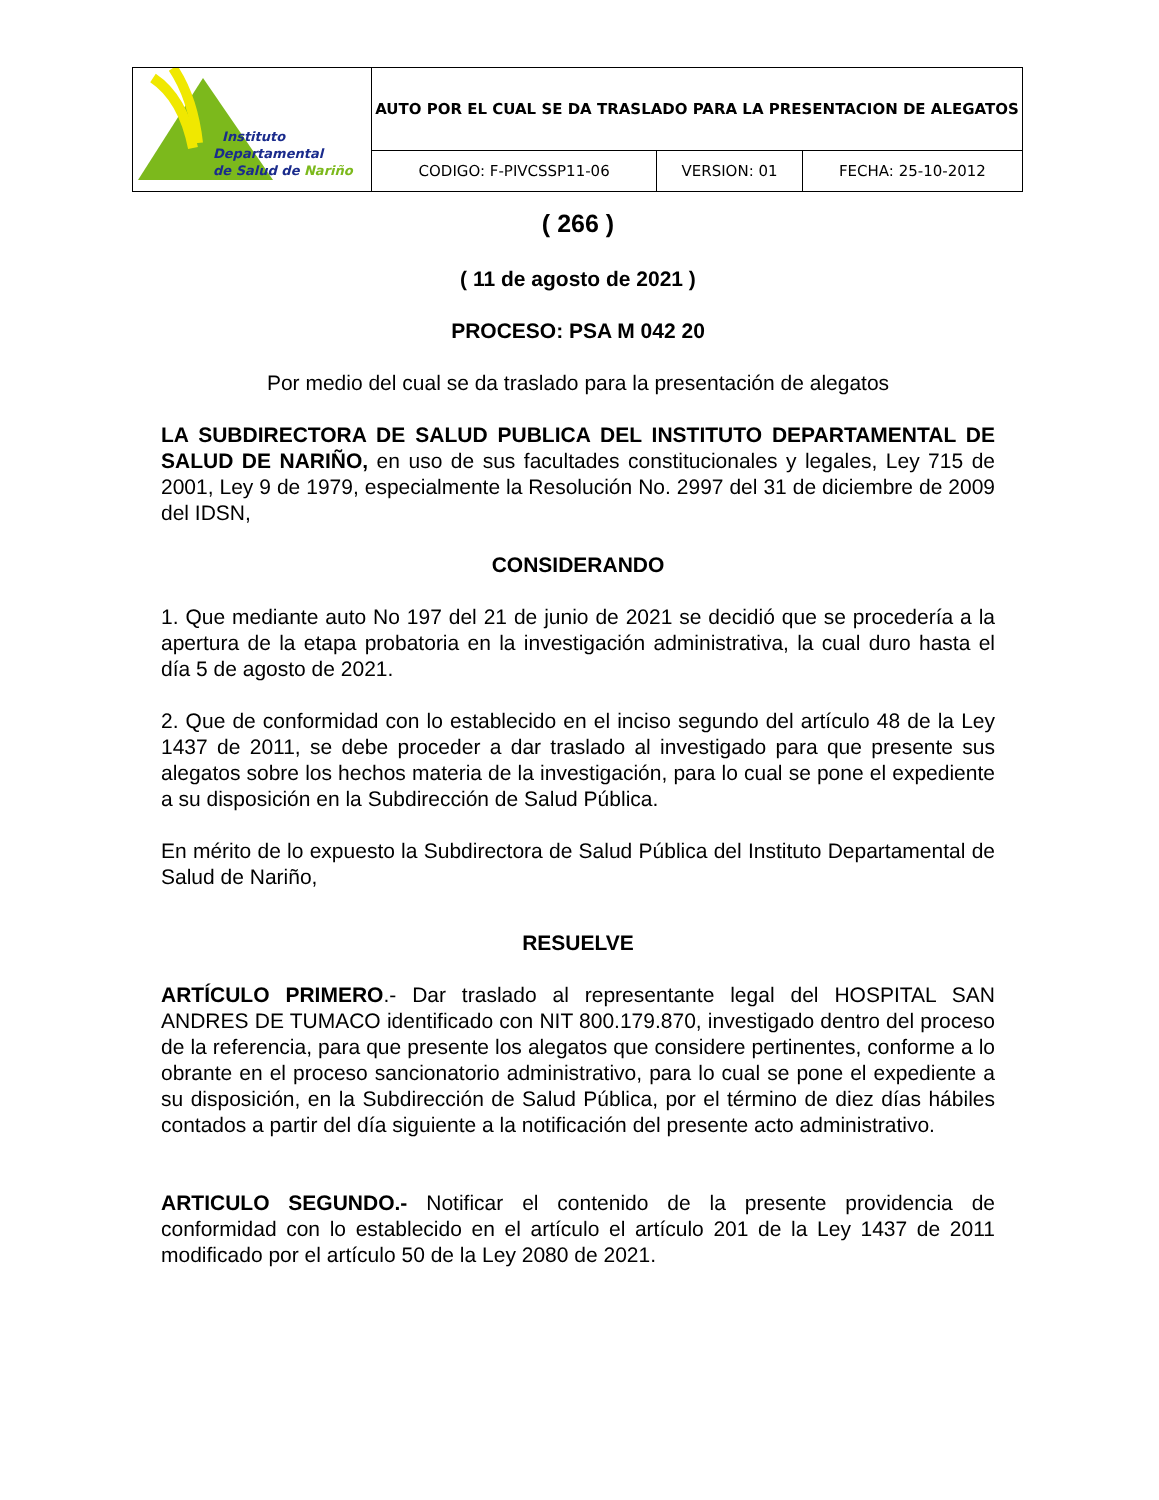| Instituto Departamental de Salud de Nariño | AUTO POR EL CUAL SE DA TRASLADO PARA LA PRESENTACION DE ALEGATOS | | |
| | CODIGO: F-PIVCSSP11-06 | VERSION: 01 | FECHA: 25-10-2012 |
( 266 )
( 11 de agosto de 2021 )
PROCESO: PSA M 042 20
Por medio del cual se da traslado para la presentación de alegatos
LA SUBDIRECTORA DE SALUD PUBLICA DEL INSTITUTO DEPARTAMENTAL DE SALUD DE NARIÑO, en uso de sus facultades constitucionales y legales, Ley 715 de 2001, Ley 9 de 1979, especialmente la Resolución No. 2997 del 31 de diciembre de 2009 del IDSN,
CONSIDERANDO
1. Que mediante auto No 197 del 21 de junio de 2021 se decidió que se procedería a la apertura de la etapa probatoria en la investigación administrativa, la cual duro hasta el día 5 de agosto de 2021.
2. Que de conformidad con lo establecido en el inciso segundo del artículo 48 de la Ley 1437 de 2011, se debe proceder a dar traslado al investigado para que presente sus alegatos sobre los hechos materia de la investigación, para lo cual se pone el expediente a su disposición en la Subdirección de Salud Pública.
En mérito de lo expuesto la Subdirectora de Salud Pública del Instituto Departamental de Salud de Nariño,
RESUELVE
ARTÍCULO PRIMERO.- Dar traslado al representante legal del HOSPITAL SAN ANDRES DE TUMACO identificado con NIT 800.179.870, investigado dentro del proceso de la referencia, para que presente los alegatos que considere pertinentes, conforme a lo obrante en el proceso sancionatorio administrativo, para lo cual se pone el expediente a su disposición, en la Subdirección de Salud Pública, por el término de diez días hábiles contados a partir del día siguiente a la notificación del presente acto administrativo.
ARTICULO SEGUNDO.- Notificar el contenido de la presente providencia de conformidad con lo establecido en el artículo el artículo 201 de la Ley 1437 de 2011 modificado por el artículo 50 de la Ley 2080 de 2021.